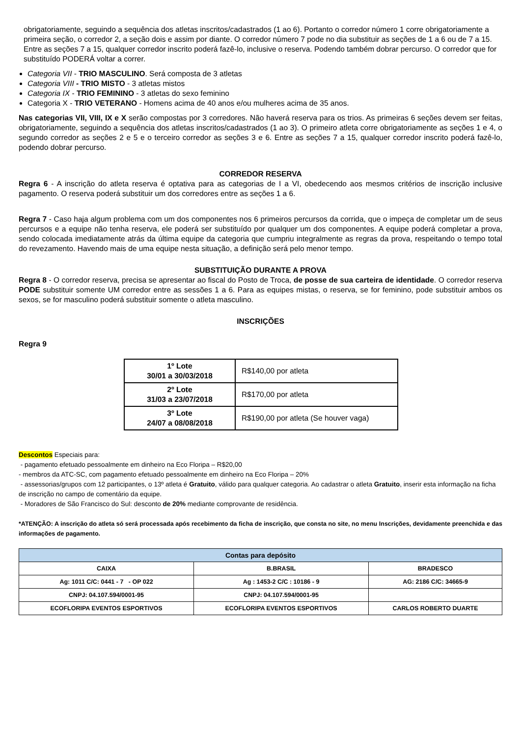obrigatoriamente, seguindo a sequência dos atletas inscritos/cadastrados (1 ao 6). Portanto o corredor número 1 corre obrigatoriamente a primeira seção, o corredor 2, a seção dois e assim por diante. O corredor número 7 pode no dia substituir as seções de 1 a 6 ou de 7 a 15. Entre as seções 7 a 15, qualquer corredor inscrito poderá fazê-lo, inclusive o reserva. Podendo também dobrar percurso. O corredor que for substituído PODERÁ voltar a correr.
Categoria VII - TRIO MASCULINO. Será composta de 3 atletas
Categoria VIII - TRIO MISTO - 3 atletas mistos
Categoria IX - TRIO FEMININO - 3 atletas do sexo feminino
Categoria X - TRIO VETERANO - Homens acima de 40 anos e/ou mulheres acima de 35 anos.
Nas categorias VII, VIII, IX e X serão compostas por 3 corredores. Não haverá reserva para os trios. As primeiras 6 seções devem ser feitas, obrigatoriamente, seguindo a sequência dos atletas inscritos/cadastrados (1 ao 3). O primeiro atleta corre obrigatoriamente as seções 1 e 4, o segundo corredor as seções 2 e 5 e o terceiro corredor as seções 3 e 6. Entre as seções 7 a 15, qualquer corredor inscrito poderá fazê-lo, podendo dobrar percurso.
CORREDOR RESERVA
Regra 6 - A inscrição do atleta reserva é optativa para as categorias de I a VI, obedecendo aos mesmos critérios de inscrição inclusive pagamento. O reserva poderá substituir um dos corredores entre as seções 1 a 6.
Regra 7 - Caso haja algum problema com um dos componentes nos 6 primeiros percursos da corrida, que o impeça de completar um de seus percursos e a equipe não tenha reserva, ele poderá ser substituído por qualquer um dos componentes. A equipe poderá completar a prova, sendo colocada imediatamente atrás da última equipe da categoria que cumpriu integralmente as regras da prova, respeitando o tempo total do revezamento. Havendo mais de uma equipe nesta situação, a definição será pelo menor tempo.
SUBSTITUIÇÃO DURANTE A PROVA
Regra 8 - O corredor reserva, precisa se apresentar ao fiscal do Posto de Troca, de posse de sua carteira de identidade. O corredor reserva PODE substituir somente UM corredor entre as sessões 1 a 6. Para as equipes mistas, o reserva, se for feminino, pode substituir ambos os sexos, se for masculino poderá substituir somente o atleta masculino.
INSCRIÇÕES
Regra 9
| 1º Lote 30/01 a 30/03/2018 | R$140,00 por atleta |
| 2º Lote 31/03 a 23/07/2018 | R$170,00 por atleta |
| 3º Lote 24/07 a 08/08/2018 | R$190,00 por atleta (Se houver vaga) |
Descontos Especiais para:
- pagamento efetuado pessoalmente em dinheiro na Eco Floripa – R$20,00
- membros da ATC-SC, com pagamento efetuado pessoalmente em dinheiro na Eco Floripa – 20%
- assessorias/grupos com 12 participantes, o 13º atleta é Gratuito, válido para qualquer categoria. Ao cadastrar o atleta Gratuito, inserir esta informação na ficha de inscrição no campo de comentário da equipe.
- Moradores de São Francisco do Sul: desconto de 20% mediante comprovante de residência.
*ATENÇÃO: A inscrição do atleta só será processada após recebimento da ficha de inscrição, que consta no site, no menu Inscrições, devidamente preenchida e das informações de pagamento.
| Contas para depósito | | |
| --- | --- | --- |
| CAIXA | B.BRASIL | BRADESCO |
| Ag: 1011 C/C: 0441 - 7 - OP 022 | Ag : 1453-2 C/C : 10186 - 9 | AG: 2186 C/C: 34665-9 |
| CNPJ: 04.107.594/0001-95 | CNPJ: 04.107.594/0001-95 | |
| ECOFLORIPA EVENTOS ESPORTIVOS | ECOFLORIPA EVENTOS ESPORTIVOS | CARLOS ROBERTO DUARTE |